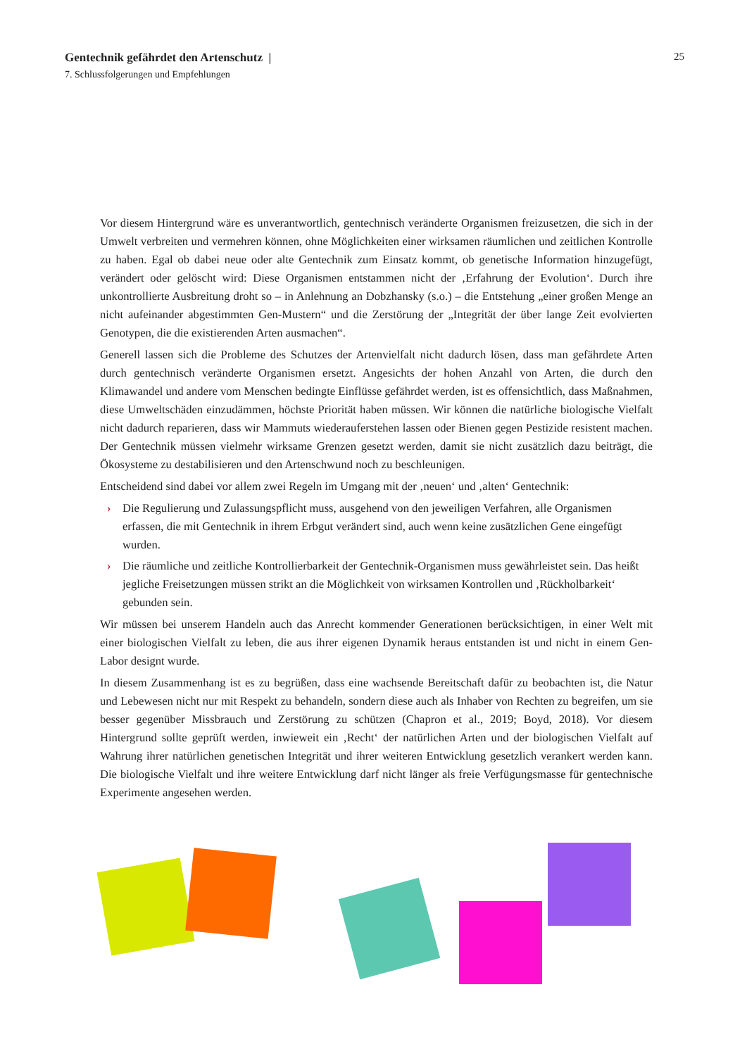25
Gentechnik gefährdet den Artenschutz |
7. Schlussfolgerungen und Empfehlungen
Vor diesem Hintergrund wäre es unverantwortlich, gentechnisch veränderte Organismen freizusetzen, die sich in der Umwelt verbreiten und vermehren können, ohne Möglichkeiten einer wirksamen räumlichen und zeitlichen Kontrolle zu haben. Egal ob dabei neue oder alte Gentechnik zum Einsatz kommt, ob genetische Information hinzugefügt, verändert oder gelöscht wird: Diese Organismen entstammen nicht der ‚Erfahrung der Evolution‘. Durch ihre unkontrollierte Ausbreitung droht so – in Anlehnung an Dobzhansky (s.o.) – die Entstehung „einer großen Menge an nicht aufeinander abgestimmten Gen-Mustern“ und die Zerstörung der „Integrität der über lange Zeit evolvierten Genotypen, die die existierenden Arten ausmachen“.
Generell lassen sich die Probleme des Schutzes der Artenvielfalt nicht dadurch lösen, dass man gefährdete Arten durch gentechnisch veränderte Organismen ersetzt. Angesichts der hohen Anzahl von Arten, die durch den Klimawandel und andere vom Menschen bedingte Einflüsse gefährdet werden, ist es offensichtlich, dass Maßnahmen, diese Umweltschäden einzudämmen, höchste Priorität haben müssen. Wir können die natürliche biologische Vielfalt nicht dadurch reparieren, dass wir Mammuts wiederauferstehen lassen oder Bienen gegen Pestizide resistent machen. Der Gentechnik müssen vielmehr wirksame Grenzen gesetzt werden, damit sie nicht zusätzlich dazu beiträgt, die Ökosysteme zu destabilisieren und den Artenschwund noch zu beschleunigen.
Entscheidend sind dabei vor allem zwei Regeln im Umgang mit der ‚neuen‘ und ‚alten‘ Gentechnik:
› Die Regulierung und Zulassungspflicht muss, ausgehend von den jeweiligen Verfahren, alle Organismen erfassen, die mit Gentechnik in ihrem Erbgut verändert sind, auch wenn keine zusätzlichen Gene eingefügt wurden.
› Die räumliche und zeitliche Kontrollierbarkeit der Gentechnik-Organismen muss gewährleistet sein. Das heißt jegliche Freisetzungen müssen strikt an die Möglichkeit von wirksamen Kontrollen und ‚Rückholbarkeit‘ gebunden sein.
Wir müssen bei unserem Handeln auch das Anrecht kommender Generationen berücksichtigen, in einer Welt mit einer biologischen Vielfalt zu leben, die aus ihrer eigenen Dynamik heraus entstanden ist und nicht in einem Gen-Labor designt wurde.
In diesem Zusammenhang ist es zu begrüßen, dass eine wachsende Bereitschaft dafür zu beobachten ist, die Natur und Lebewesen nicht nur mit Respekt zu behandeln, sondern diese auch als Inhaber von Rechten zu begreifen, um sie besser gegenüber Missbrauch und Zerstörung zu schützen (Chapron et al., 2019; Boyd, 2018). Vor diesem Hintergrund sollte geprüft werden, inwieweit ein ‚Recht‘ der natürlichen Arten und der biologischen Vielfalt auf Wahrung ihrer natürlichen genetischen Integrität und ihrer weiteren Entwicklung gesetzlich verankert werden kann. Die biologische Vielfalt und ihre weitere Entwicklung darf nicht länger als freie Verfügungsmasse für gentechnische Experimente angesehen werden.